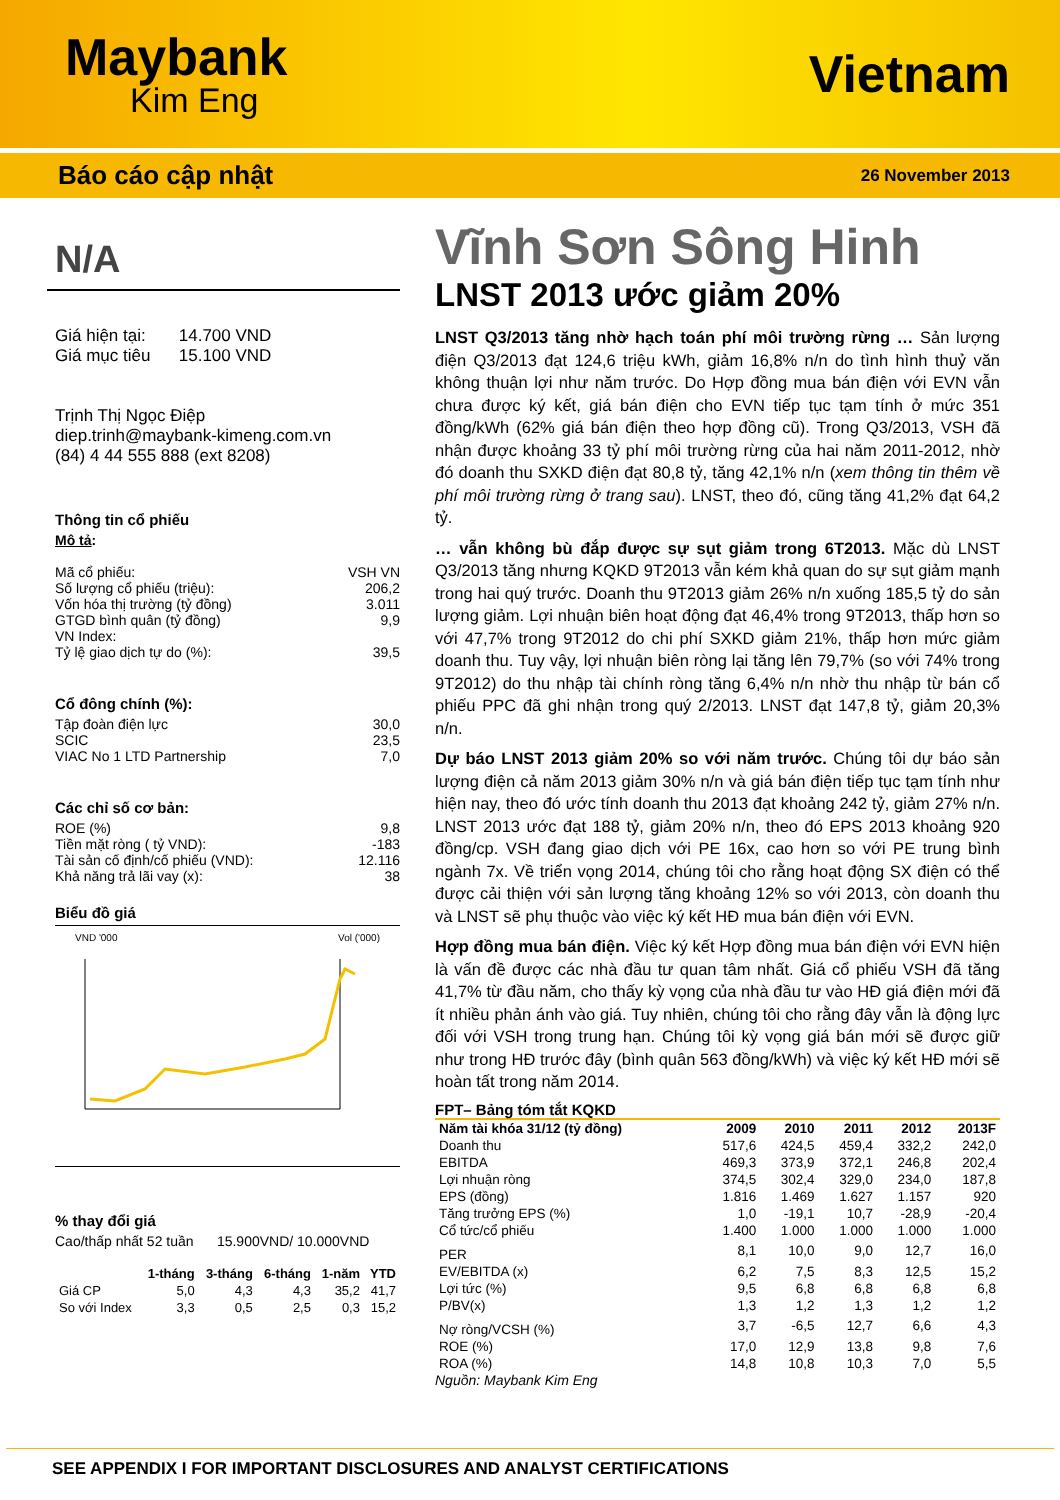Maybank
Kim Eng
Vietnam
Báo cáo cập nhật 26 November 2013
N/A
Giá hiện tại: 14.700 VND
Giá mục tiêu 15.100 VND
Trịnh Thị Ngọc Điệp
diep.trinh@maybank-kimeng.com.vn
(84) 4 44 555 888 (ext 8208)
Thông tin cổ phiếu
Mô tả:
Mã cổ phiếu: VSH VN
Số lượng cổ phiếu (triệu): 206,2
Vốn hóa thị trường (tỷ đồng) 3.011
GTGD bình quân (tỷ đồng) 9,9
VN Index:
Tỷ lệ giao dịch tự do (%): 39,5
Cổ đông chính (%):
Tập đoàn điện lực 30,0
SCIC 23,5
VIAC No 1 LTD Partnership 7,0
Các chỉ số cơ bản:
ROE (%) 9,8
Tiền mặt ròng ( tỷ VND): -183
Tài sản cố định/cố phiếu (VND): 12.116
Khả năng trả lãi vay (x): 38
Biểu đồ giá
VND '000 Vol ('000)
% thay đổi giá
Cao/thấp nhất 52 tuần 15.900VND/ 10.000VND
| | 1-tháng | 3-tháng | 6-tháng | 1-năm | YTD |
| --- | --- | --- | --- | --- | --- |
| Giá CP | 5,0 | 4,3 | 4,3 | 35,2 | 41,7 |
| So với Index | 3,3 | 0,5 | 2,5 | 0,3 | 15,2 |
Vĩnh Sơn Sông Hinh
LNST 2013 ước giảm 20%
LNST Q3/2013 tăng nhờ hạch toán phí môi trường rừng … Sản lượng điện Q3/2013 đạt 124,6 triệu kWh, giảm 16,8% n/n do tình hình thuỷ văn không thuận lợi như năm trước. Do Hợp đồng mua bán điện với EVN vẫn chưa được ký kết, giá bán điện cho EVN tiếp tục tạm tính ở mức 351 đồng/kWh (62% giá bán điện theo hợp đồng cũ). Trong Q3/2013, VSH đã nhận được khoảng 33 tỷ phí môi trường rừng của hai năm 2011-2012, nhờ đó doanh thu SXKD điện đạt 80,8 tỷ, tăng 42,1% n/n (xem thông tin thêm về phí môi trường rừng ở trang sau). LNST, theo đó, cũng tăng 41,2% đạt 64,2 tỷ.
… vẫn không bù đắp được sự sụt giảm trong 6T2013. Mặc dù LNST Q3/2013 tăng nhưng KQKD 9T2013 vẫn kém khả quan do sự sụt giảm mạnh trong hai quý trước. Doanh thu 9T2013 giảm 26% n/n xuống 185,5 tỷ do sản lượng giảm. Lợi nhuận biên hoạt động đạt 46,4% trong 9T2013, thấp hơn so với 47,7% trong 9T2012 do chi phí SXKD giảm 21%, thấp hơn mức giảm doanh thu. Tuy vậy, lợi nhuận biên ròng lại tăng lên 79,7% (so với 74% trong 9T2012) do thu nhập tài chính ròng tăng 6,4% n/n nhờ thu nhập từ bán cổ phiếu PPC đã ghi nhận trong quý 2/2013. LNST đạt 147,8 tỷ, giảm 20,3% n/n.
Dự báo LNST 2013 giảm 20% so với năm trước. Chúng tôi dự báo sản lượng điện cả năm 2013 giảm 30% n/n và giá bán điện tiếp tục tạm tính như hiện nay, theo đó ước tính doanh thu 2013 đạt khoảng 242 tỷ, giảm 27% n/n. LNST 2013 ước đạt 188 tỷ, giảm 20% n/n, theo đó EPS 2013 khoảng 920 đồng/cp. VSH đang giao dịch với PE 16x, cao hơn so với PE trung bình ngành 7x. Về triển vọng 2014, chúng tôi cho rằng hoạt động SX điện có thể được cải thiện với sản lượng tăng khoảng 12% so với 2013, còn doanh thu và LNST sẽ phụ thuộc vào việc ký kết HĐ mua bán điện với EVN.
Hợp đồng mua bán điện. Việc ký kết Hợp đồng mua bán điện với EVN hiện là vấn đề được các nhà đầu tư quan tâm nhất. Giá cổ phiếu VSH đã tăng 41,7% từ đầu năm, cho thấy kỳ vọng của nhà đầu tư vào HĐ giá điện mới đã ít nhiều phản ánh vào giá. Tuy nhiên, chúng tôi cho rằng đây vẫn là động lực đối với VSH trong trung hạn. Chúng tôi kỳ vọng giá bán mới sẽ được giữ như trong HĐ trước đây (bình quân 563 đồng/kWh) và việc ký kết HĐ mới sẽ hoàn tất trong năm 2014.
FPT– Bảng tóm tắt KQKD
| Năm tài khóa 31/12 (tỷ đồng) | 2009 | 2010 | 2011 | 2012 | 2013F |
| --- | --- | --- | --- | --- | --- |
| Doanh thu | 517,6 | 424,5 | 459,4 | 332,2 | 242,0 |
| EBITDA | 469,3 | 373,9 | 372,1 | 246,8 | 202,4 |
| Lợi nhuận ròng | 374,5 | 302,4 | 329,0 | 234,0 | 187,8 |
| EPS (đồng) | 1.816 | 1.469 | 1.627 | 1.157 | 920 |
| Tăng trưởng EPS (%) | 1,0 | -19,1 | 10,7 | -28,9 | -20,4 |
| Cổ tức/cổ phiếu | 1.400 | 1.000 | 1.000 | 1.000 | 1.000 |
| PER | 8,1 | 10,0 | 9,0 | 12,7 | 16,0 |
| EV/EBITDA (x) | 6,2 | 7,5 | 8,3 | 12,5 | 15,2 |
| Lợi tức (%) | 9,5 | 6,8 | 6,8 | 6,8 | 6,8 |
| P/BV(x) | 1,3 | 1,2 | 1,3 | 1,2 | 1,2 |
| Nợ ròng/VCSH (%) | 3,7 | -6,5 | 12,7 | 6,6 | 4,3 |
| ROE (%) | 17,0 | 12,9 | 13,8 | 9,8 | 7,6 |
| ROA (%) | 14,8 | 10,8 | 10,3 | 7,0 | 5,5 |
Nguồn: Maybank Kim Eng
SEE APPENDIX I FOR IMPORTANT DISCLOSURES AND ANALYST CERTIFICATIONS